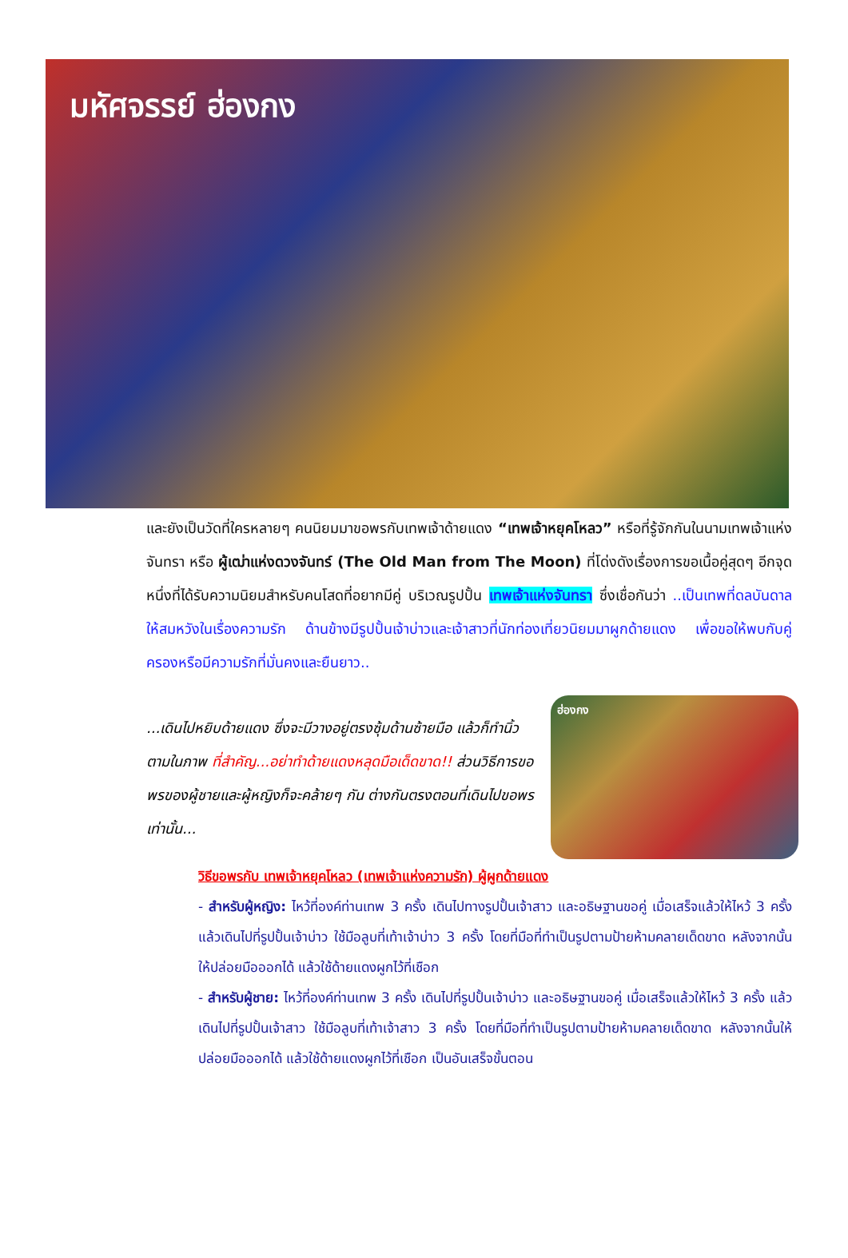มหัศจรรย์ ฮ่องกง
และยังเป็นวัดที่ใครหลายๆ คนนิยมมาขอพรกับเทพเจ้าด้ายแดง “เทพเจ้าหยุคโหลว” หรือที่รู้จักกันในนามเทพเจ้าแห่งจันทรา หรือ ผู้เฒ่าแห่งดวงจันทร์ (The Old Man from The Moon) ที่โด่งดังเรื่องการขอเนื้อคู่สุดๆ อีกจุดหนึ่งที่ได้รับความนิยมสำหรับคนโสดที่อยากมีคู่ บริเวณรูปปั้น เทพเจ้าแห่งจันทรา ซึ่งเชื่อกันว่า ..เป็นเทพที่ดลบันดาลให้สมหวังในเรื่องความรัก ด้านข้างมีรูปปั้นเจ้าบ่าวและเจ้าสาวที่นักท่องเที่ยวนิยมมาผูกด้ายแดง เพื่อขอให้พบกับคู่ครองหรือมีความรักที่มั่นคงและยืนยาว..
...เดินไปหยิบด้ายแดง ซึ่งจะมีวางอยู่ตรงซุ้มด้านซ้ายมือ แล้วก็ทำนิ้วตามในภาพ ที่สำคัญ...อย่าทำด้ายแดงหลุดมือเด็ดขาด!! ส่วนวิธีการขอพรของผู้ชายและผู้หญิงก็จะคล้ายๆ กัน ต่างกันตรงตอนที่เดินไปขอพรเท่านั้น...
ฮ่องกง
วิธีขอพรกับ เทพเจ้าหยุคโหลว (เทพเจ้าแห่งความรัก) ผู้ผูกด้ายแดง
- สำหรับผู้หญิง: ไหว้ที่องค์ท่านเทพ 3 ครั้ง เดินไปทางรูปปั้นเจ้าสาว และอธิษฐานขอคู่ เมื่อเสร็จแล้วให้ไหว้ 3 ครั้ง แล้วเดินไปที่รูปปั้นเจ้าบ่าว ใช้มือลูบที่เท้าเจ้าบ่าว 3 ครั้ง โดยที่มือที่ทำเป็นรูปตามป้ายห้ามคลายเด็ดขาด หลังจากนั้นให้ปล่อยมือออกได้ แล้วใช้ด้ายแดงผูกไว้ที่เชือก
- สำหรับผู้ชาย: ไหว้ที่องค์ท่านเทพ 3 ครั้ง เดินไปที่รูปปั้นเจ้าบ่าว และอธิษฐานขอคู่ เมื่อเสร็จแล้วให้ไหว้ 3 ครั้ง แล้วเดินไปที่รูปปั้นเจ้าสาว ใช้มือลูบที่เท้าเจ้าสาว 3 ครั้ง โดยที่มือที่ทำเป็นรูปตามป้ายห้ามคลายเด็ดขาด หลังจากนั้นให้ปล่อยมือออกได้ แล้วใช้ด้ายแดงผูกไว้ที่เชือก เป็นอันเสร็จขั้นตอน